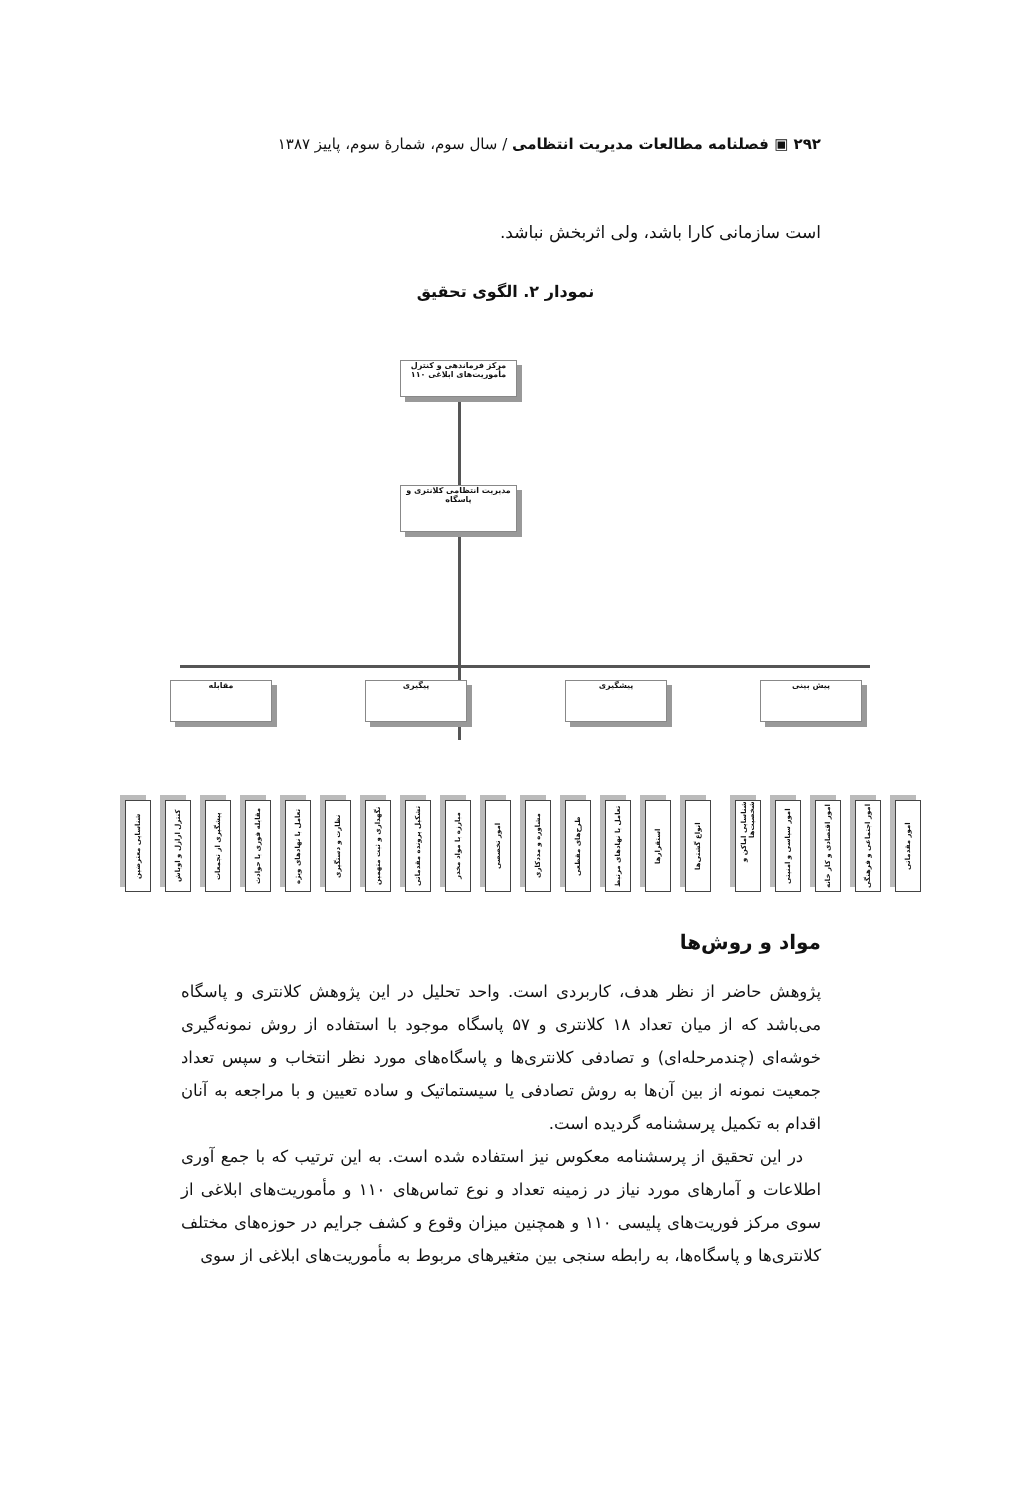۲۹۲ ▣ فصلنامه مطالعات مدیریت انتظامی / سال سوم، شمارهٔ سوم، پاییز ۱۳۸۷
است سازمانی کارا باشد، ولی اثربخش نباشد.
نمودار ۲. الگوی تحقیق
مرکز فرماندهی و کنترل
مأموریت‌های ابلاغی ۱۱۰
مدیریت انتظامی کلانتری و پاسگاه
پیش بینی
پیشگیری
پیگیری
مقابله
امور مقدماتی
امور اجتماعی و فرهنگی
امور اقتصادی و کار خانه
امور سیاسی و امنیتی
شناسایی اماکن و شخصیت‌ها
انواع گشتی‌ها
استقرارها
تعامل با نهادهای مرتبط
طرح‌های مقطعی
مشاوره و مددکاری
امور تخصصی
مبارزه با مواد مخدر
تشکیل پرونده مقدماتی
نگهداری و ثبت متهمین
نظارت و دستگیری
تعامل با نهادهای ویژه
مقابله فوری با حوادث
پیشگیری از تجمعات
کنترل ارازل و اوباش
شناسایی معترضین
مواد و روش‌ها
پژوهش حاضر از نظر هدف، کاربردی است. واحد تحلیل در این پژوهش کلانتری و پاسگاه می‌باشد که از میان تعداد ۱۸ کلانتری و ۵۷ پاسگاه موجود با استفاده از روش نمونه‌گیری خوشه‌ای (چندمرحله‌ای) و تصادفی کلانتری‌ها و پاسگاه‌های مورد نظر انتخاب و سپس تعداد جمعیت نمونه از بین آن‌ها به روش تصادفی یا سیستماتیک و ساده تعیین و با مراجعه به آنان اقدام به تکمیل پرسشنامه گردیده است.
در این تحقیق از پرسشنامه معکوس نیز استفاده شده است. به این ترتیب که با جمع آوری اطلاعات و آمارهای مورد نیاز در زمینه تعداد و نوع تماس‌های ۱۱۰ و مأموریت‌های ابلاغی از سوی مرکز فوریت‌های پلیسی ۱۱۰ و همچنین میزان وقوع و کشف جرایم در حوزه‌های مختلف کلانتری‌ها و پاسگاه‌ها، به رابطه سنجی بین متغیرهای مربوط به مأموریت‌های ابلاغی از سوی